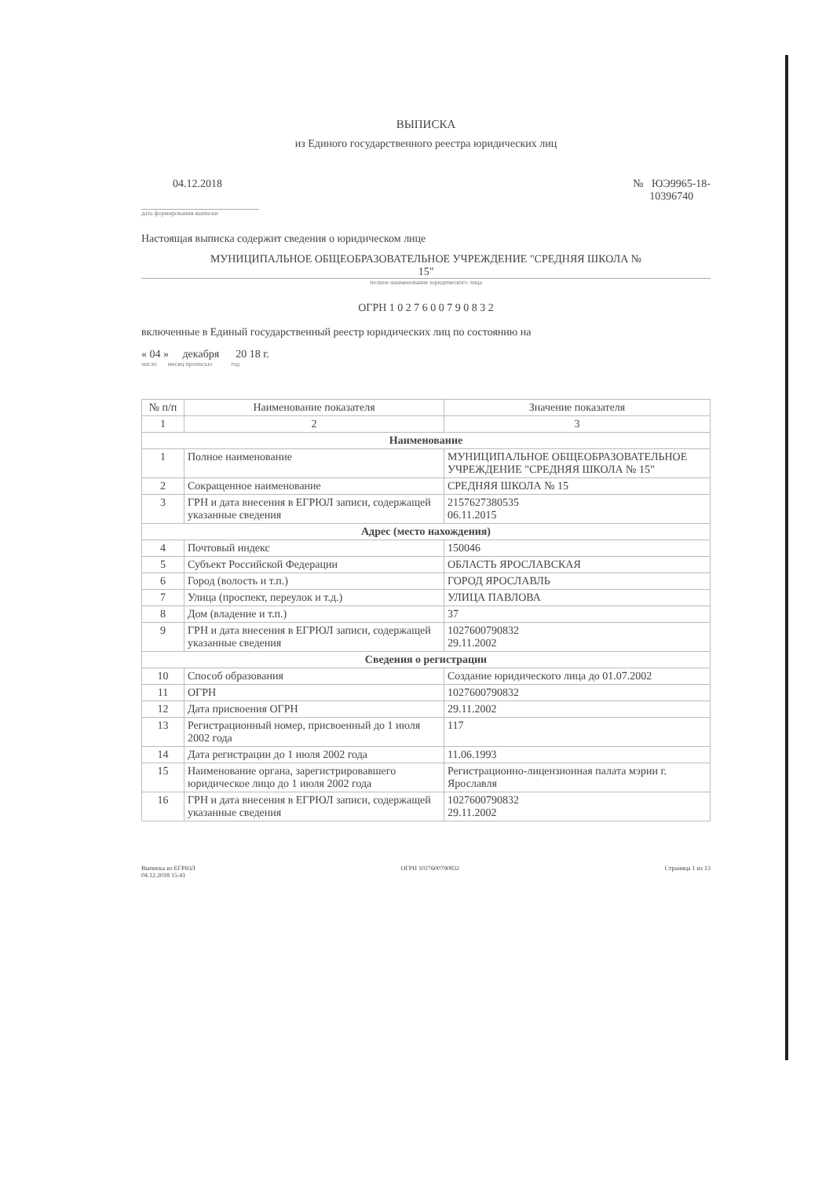ВЫПИСКА
из Единого государственного реестра юридических лиц
04.12.2018 № ЮЭ9965-18-
10396740
дата формирования выписки
Настоящая выписка содержит сведения о юридическом лице
МУНИЦИПАЛЬНОЕ ОБЩЕОБРАЗОВАТЕЛЬНОЕ УЧРЕЖДЕНИЕ "СРЕДНЯЯ ШКОЛА №
15"
полное наименование юридического лица
ОГРН 1 0 2 7 6 0 0 7 9 0 8 3 2
включенные в Единый государственный реестр юридических лиц по состоянию на
« 04 » декабря 20 18 г.
число месяц прописью год
| № п/п | Наименование показателя | Значение показателя |
| --- | --- | --- |
| 1 | 2 | 3 |
| Наименование | | |
| 1 | Полное наименование | МУНИЦИПАЛЬНОЕ ОБЩЕОБРАЗОВАТЕЛЬНОЕ УЧРЕЖДЕНИЕ "СРЕДНЯЯ ШКОЛА № 15" |
| 2 | Сокращенное наименование | СРЕДНЯЯ ШКОЛА № 15 |
| 3 | ГРН и дата внесения в ЕГРЮЛ записи, содержащей указанные сведения | 2157627380535 06.11.2015 |
| Адрес (место нахождения) | | |
| 4 | Почтовый индекс | 150046 |
| 5 | Субъект Российской Федерации | ОБЛАСТЬ ЯРОСЛАВСКАЯ |
| 6 | Город (волость и т.п.) | ГОРОД ЯРОСЛАВЛЬ |
| 7 | Улица (проспект, переулок и т.д.) | УЛИЦА ПАВЛОВА |
| 8 | Дом (владение и т.п.) | 37 |
| 9 | ГРН и дата внесения в ЕГРЮЛ записи, содержащей указанные сведения | 1027600790832 29.11.2002 |
| Сведения о регистрации | | |
| 10 | Способ образования | Создание юридического лица до 01.07.2002 |
| 11 | ОГРН | 1027600790832 |
| 12 | Дата присвоения ОГРН | 29.11.2002 |
| 13 | Регистрационный номер, присвоенный до 1 июля 2002 года | 117 |
| 14 | Дата регистрации до 1 июля 2002 года | 11.06.1993 |
| 15 | Наименование органа, зарегистрировавшего юридическое лицо до 1 июля 2002 года | Регистрационно-лицензионная палата мэрии г. Ярославля |
| 16 | ГРН и дата внесения в ЕГРЮЛ записи, содержащей указанные сведения | 1027600790832 29.11.2002 |
Выписка из ЕГРЮЛ
04.12.2018 15:41 ОГРН 1027600790832 Страница 1 из 13